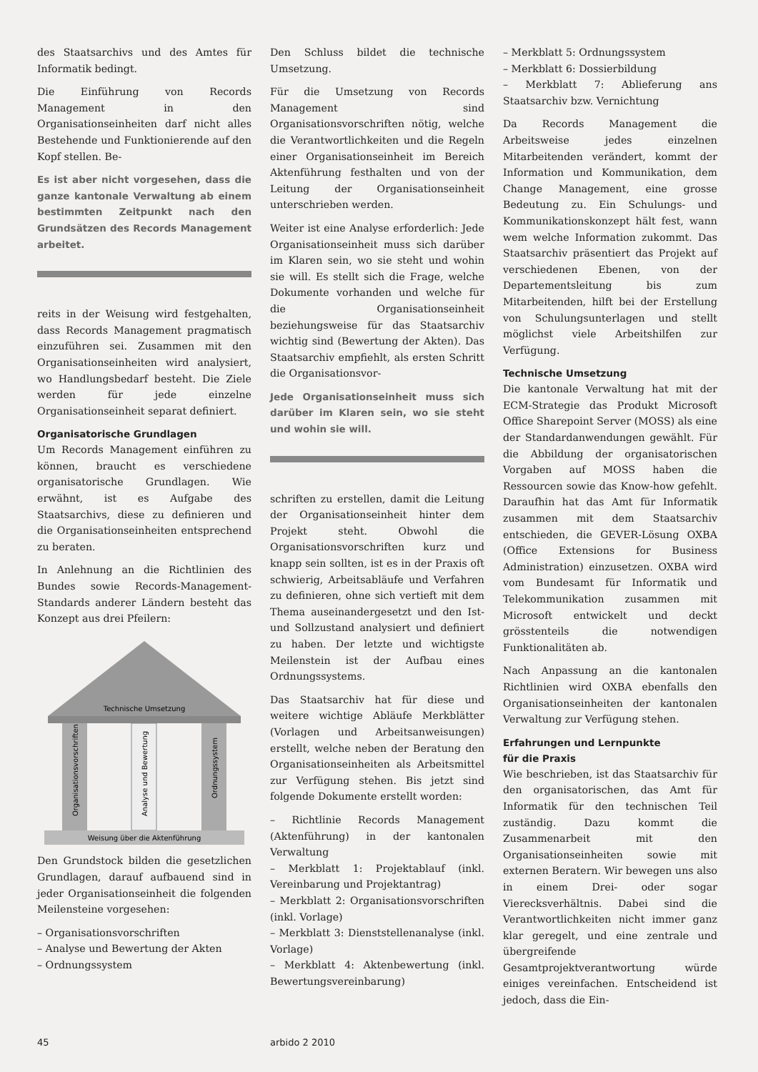des Staatsarchivs und des Amtes für Informatik bedingt.
Die Einführung von Records Management in den Organisationseinheiten darf nicht alles Bestehende und Funktionierende auf den Kopf stellen. Be-
Es ist aber nicht vorgesehen, dass die ganze kantonale Verwaltung ab einem bestimmten Zeitpunkt nach den Grundsätzen des Records Management arbeitet.
reits in der Weisung wird festgehalten, dass Records Management pragmatisch einzuführen sei. Zusammen mit den Organisationseinheiten wird analysiert, wo Handlungsbedarf besteht. Die Ziele werden für jede einzelne Organisationseinheit separat definiert.
Organisatorische Grundlagen
Um Records Management einführen zu können, braucht es verschiedene organisatorische Grundlagen. Wie erwähnt, ist es Aufgabe des Staatsarchivs, diese zu definieren und die Organisationseinheiten entsprechend zu beraten.
In Anlehnung an die Richtlinien des Bundes sowie Records-Management-Standards anderer Ländern besteht das Konzept aus drei Pfeilern:
Technische Umsetzung
Organisationsvorschriften
Analyse und Bewertung
Ordnungssystem
Weisung über die Aktenführung
Den Grundstock bilden die gesetzlichen Grundlagen, darauf aufbauend sind in jeder Organisationseinheit die folgenden Meilensteine vorgesehen:
– Organisationsvorschriften
– Analyse und Bewertung der Akten
– Ordnungssystem
Den Schluss bildet die technische Umsetzung.
Für die Umsetzung von Records Management sind Organisationsvorschriften nötig, welche die Verantwortlichkeiten und die Regeln einer Organisationseinheit im Bereich Aktenführung festhalten und von der Leitung der Organisationseinheit unterschrieben werden.
Weiter ist eine Analyse erforderlich: Jede Organisationseinheit muss sich darüber im Klaren sein, wo sie steht und wohin sie will. Es stellt sich die Frage, welche Dokumente vorhanden und welche für die Organisationseinheit beziehungsweise für das Staatsarchiv wichtig sind (Bewertung der Akten). Das Staatsarchiv empfiehlt, als ersten Schritt die Organisationsvor-
Jede Organisationseinheit muss sich darüber im Klaren sein, wo sie steht und wohin sie will.
schriften zu erstellen, damit die Leitung der Organisationseinheit hinter dem Projekt steht. Obwohl die Organisationsvorschriften kurz und knapp sein sollten, ist es in der Praxis oft schwierig, Arbeitsabläufe und Verfahren zu definieren, ohne sich vertieft mit dem Thema auseinandergesetzt und den Ist- und Sollzustand analysiert und definiert zu haben. Der letzte und wichtigste Meilenstein ist der Aufbau eines Ordnungssystems.
Das Staatsarchiv hat für diese und weitere wichtige Abläufe Merkblätter (Vorlagen und Arbeitsanweisungen) erstellt, welche neben der Beratung den Organisationseinheiten als Arbeitsmittel zur Verfügung stehen. Bis jetzt sind folgende Dokumente erstellt worden:
– Richtlinie Records Management (Aktenführung) in der kantonalen Verwaltung
– Merkblatt 1: Projektablauf (inkl. Vereinbarung und Projektantrag)
– Merkblatt 2: Organisationsvorschriften (inkl. Vorlage)
– Merkblatt 3: Dienststellenanalyse (inkl. Vorlage)
– Merkblatt 4: Aktenbewertung (inkl. Bewertungsvereinbarung)
– Merkblatt 5: Ordnungssystem
– Merkblatt 6: Dossierbildung
– Merkblatt 7: Ablieferung ans Staatsarchiv bzw. Vernichtung
Da Records Management die Arbeitsweise jedes einzelnen Mitarbeitenden verändert, kommt der Information und Kommunikation, dem Change Management, eine grosse Bedeutung zu. Ein Schulungs- und Kommunikationskonzept hält fest, wann wem welche Information zukommt. Das Staatsarchiv präsentiert das Projekt auf verschiedenen Ebenen, von der Departementsleitung bis zum Mitarbeitenden, hilft bei der Erstellung von Schulungsunterlagen und stellt möglichst viele Arbeitshilfen zur Verfügung.
Technische Umsetzung
Die kantonale Verwaltung hat mit der ECM-Strategie das Produkt Microsoft Office Sharepoint Server (MOSS) als eine der Standardanwendungen gewählt. Für die Abbildung der organisatorischen Vorgaben auf MOSS haben die Ressourcen sowie das Know-how gefehlt. Daraufhin hat das Amt für Informatik zusammen mit dem Staatsarchiv entschieden, die GEVER-Lösung OXBA (Office Extensions for Business Administration) einzusetzen. OXBA wird vom Bundesamt für Informatik und Telekommunikation zusammen mit Microsoft entwickelt und deckt grösstenteils die notwendigen Funktionalitäten ab.
Nach Anpassung an die kantonalen Richtlinien wird OXBA ebenfalls den Organisationseinheiten der kantonalen Verwaltung zur Verfügung stehen.
Erfahrungen und Lernpunkte
für die Praxis
Wie beschrieben, ist das Staatsarchiv für den organisatorischen, das Amt für Informatik für den technischen Teil zuständig. Dazu kommt die Zusammenarbeit mit den Organisationseinheiten sowie mit externen Beratern. Wir bewegen uns also in einem Drei- oder sogar Vierecksverhältnis. Dabei sind die Verantwortlichkeiten nicht immer ganz klar geregelt, und eine zentrale und übergreifende Gesamtprojektverantwortung würde einiges vereinfachen. Entscheidend ist jedoch, dass die Ein-
45 arbido 2 2010